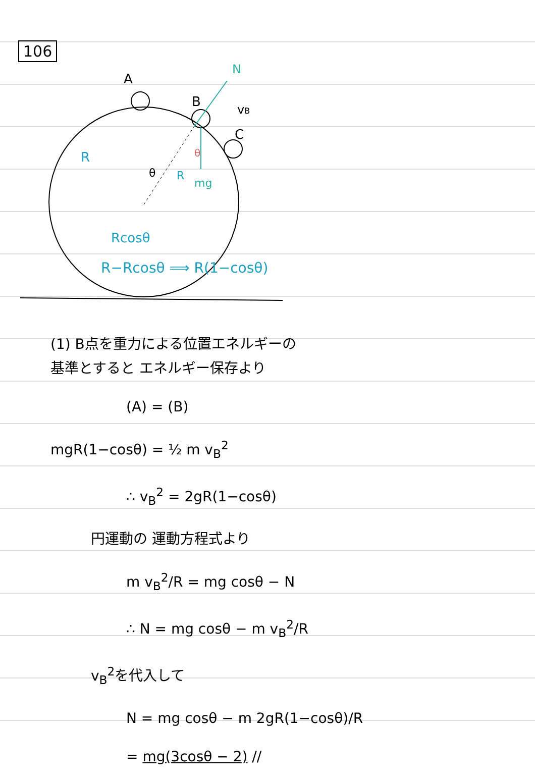106
A
B
C
vB
N
mg
R
R
θ
θ
Rcosθ
R−Rcosθ ⟹ R(1−cosθ)
(1) B点を重力による位置エネルギーの
基準とすると エネルギー保存より
(A) = (B)
mgR(1−cosθ) = ½ m v<sub>B</sub><sup>2</sup>
∴ v<sub>B</sub><sup>2</sup> = 2gR(1−cosθ)
円運動の 運動方程式より
m v<sub>B</sub><sup>2</sup>/R = mg cosθ − N
∴ N = mg cosθ − m v<sub>B</sub><sup>2</sup>/R
v<sub>B</sub><sup>2</sup>を代入して
N = mg cosθ − m 2gR(1−cosθ)/R
= mg(3cosθ − 2) //